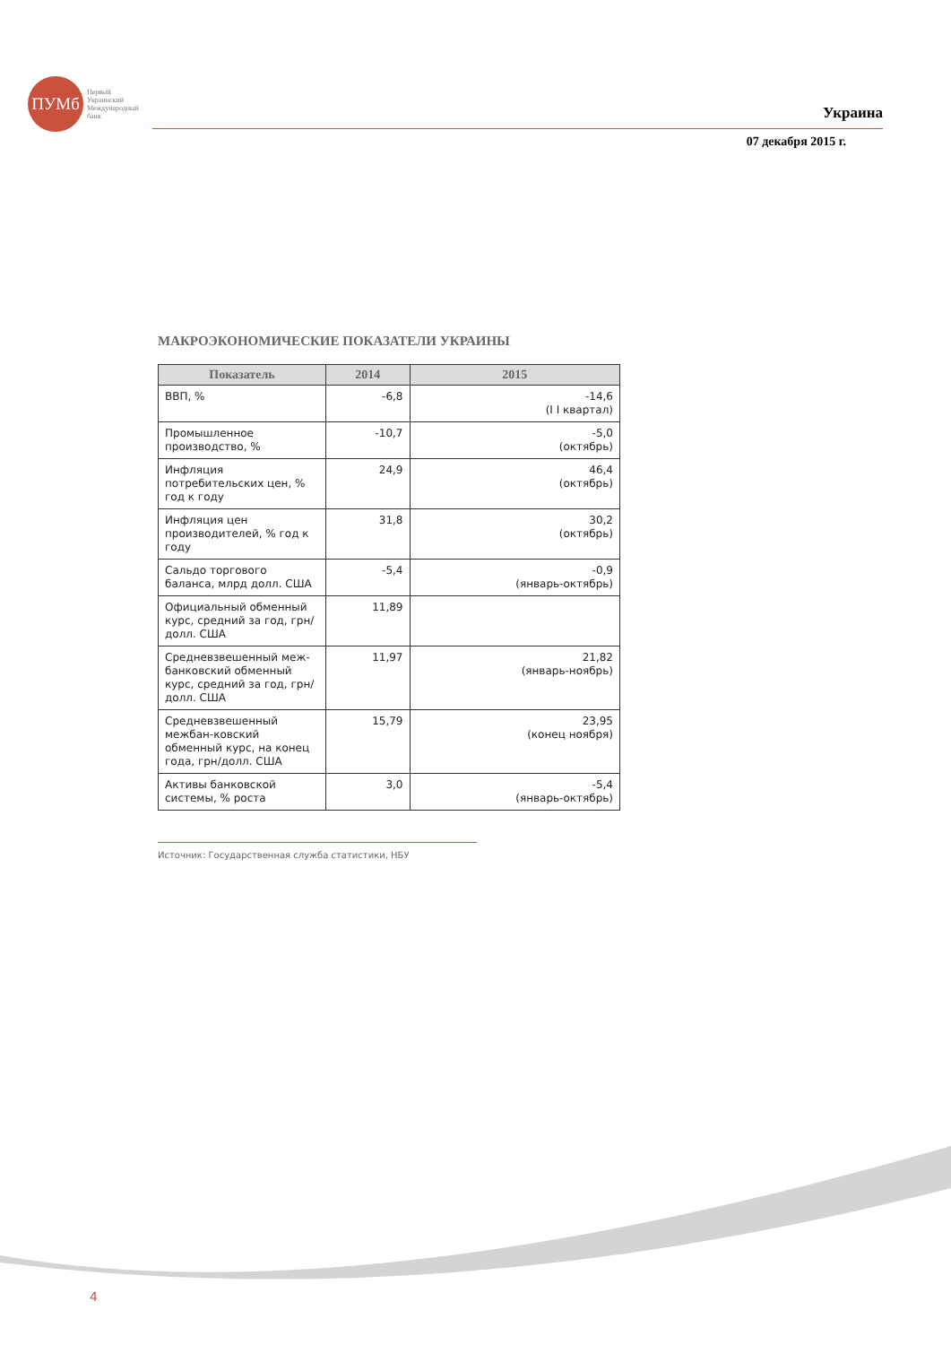ПУМб
Первый
Украинский
Международный
банк
Украина
07 декабря 2015 г.
МАКРОЭКОНОМИЧЕСКИЕ ПОКАЗАТЕЛИ УКРАИНЫ
| Показатель | 2014 | 2015 |
| --- | --- | --- |
| ВВП, % | -6,8 | -14,6 (I I квартал) |
| Промышленное производство, % | -10,7 | -5,0 (октябрь) |
| Инфляция потребительских цен, % год к году | 24,9 | 46,4 (октябрь) |
| Инфляция цен производителей, % год к году | 31,8 | 30,2 (октябрь) |
| Сальдо торгового баланса, млрд долл. США | -5,4 | -0,9 (январь-октябрь) |
| Официальный обменный курс, средний за год, грн/ долл. США | 11,89 | |
| Средневзвешенный меж-банковский обменный курс, средний за год, грн/долл. США | 11,97 | 21,82 (январь-ноябрь) |
| Средневзвешенный межбан-ковский обменный курс, на конец года, грн/долл. США | 15,79 | 23,95 (конец ноября) |
| Активы банковской системы, % роста | 3,0 | -5,4 (январь-октябрь) |
Источник: Государственная служба статистики, НБУ
4